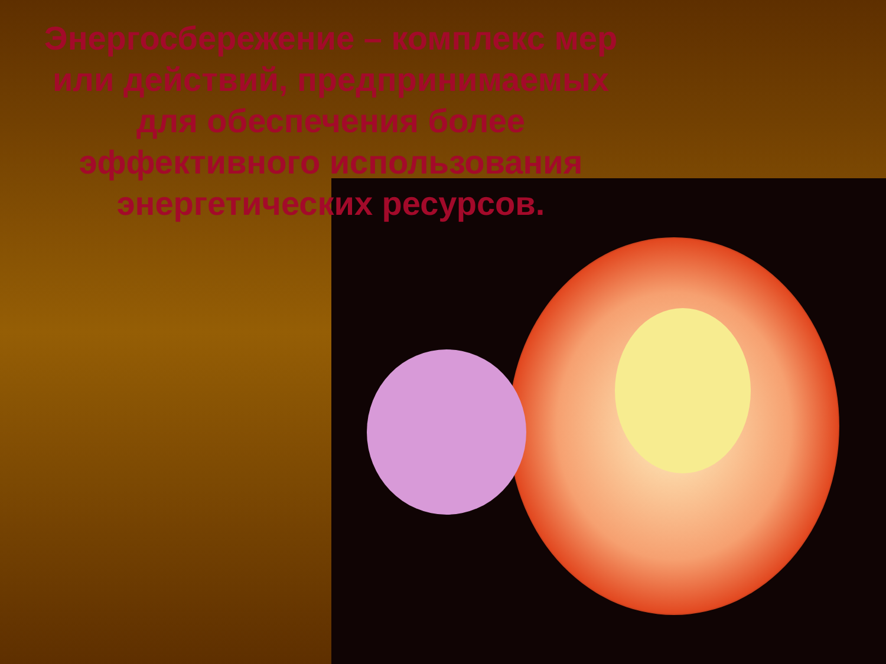Энергосбережение – комплекс мер или действий, предпринимаемых для обеспечения более эффективного использования энергетических ресурсов.